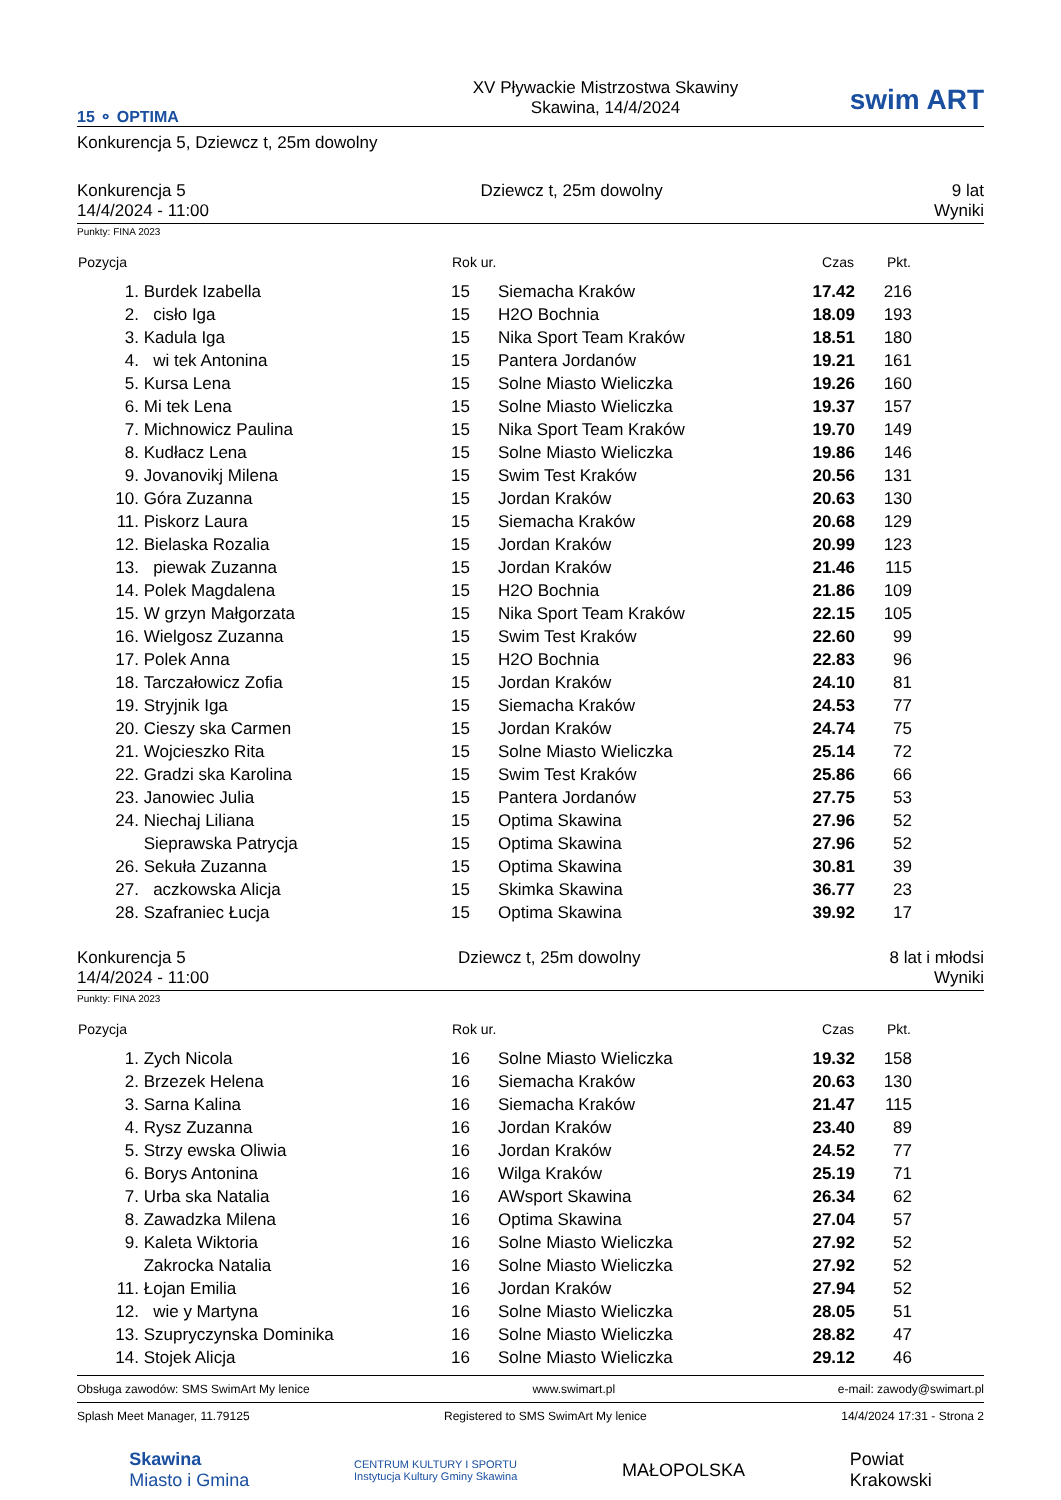15 ⚬ OPTIMA
XV Pływackie Mistrzostwa Skawiny
Skawina, 14/4/2024
swim ART
Konkurencja 5, Dziewcz t, 25m dowolny
Konkurencja 5
14/4/2024 - 11:00
Dziewcz t, 25m dowolny 9 lat
Wyniki
Punkty: FINA 2023
| Pozycja | | Rok ur. | | Czas | Pkt. | |
| --- | --- | --- | --- | --- | --- | --- |
| 1. | Burdek Izabella | 15 | Siemacha Kraków | 17.42 | 216 | |
| 2. | cisło Iga | 15 | H2O Bochnia | 18.09 | 193 | |
| 3. | Kadula Iga | 15 | Nika Sport Team Kraków | 18.51 | 180 | |
| 4. | wi tek Antonina | 15 | Pantera Jordanów | 19.21 | 161 | |
| 5. | Kursa Lena | 15 | Solne Miasto Wieliczka | 19.26 | 160 | |
| 6. | Mi tek Lena | 15 | Solne Miasto Wieliczka | 19.37 | 157 | |
| 7. | Michnowicz Paulina | 15 | Nika Sport Team Kraków | 19.70 | 149 | |
| 8. | Kudłacz Lena | 15 | Solne Miasto Wieliczka | 19.86 | 146 | |
| 9. | Jovanovikj Milena | 15 | Swim Test Kraków | 20.56 | 131 | |
| 10. | Góra Zuzanna | 15 | Jordan Kraków | 20.63 | 130 | |
| 11. | Piskorz Laura | 15 | Siemacha Kraków | 20.68 | 129 | |
| 12. | Bielaska Rozalia | 15 | Jordan Kraków | 20.99 | 123 | |
| 13. | piewak Zuzanna | 15 | Jordan Kraków | 21.46 | 115 | |
| 14. | Polek Magdalena | 15 | H2O Bochnia | 21.86 | 109 | |
| 15. | W grzyn Małgorzata | 15 | Nika Sport Team Kraków | 22.15 | 105 | |
| 16. | Wielgosz Zuzanna | 15 | Swim Test Kraków | 22.60 | 99 | |
| 17. | Polek Anna | 15 | H2O Bochnia | 22.83 | 96 | |
| 18. | Tarczałowicz Zofia | 15 | Jordan Kraków | 24.10 | 81 | |
| 19. | Stryjnik Iga | 15 | Siemacha Kraków | 24.53 | 77 | |
| 20. | Cieszy ska Carmen | 15 | Jordan Kraków | 24.74 | 75 | |
| 21. | Wojcieszko Rita | 15 | Solne Miasto Wieliczka | 25.14 | 72 | |
| 22. | Gradzi ska Karolina | 15 | Swim Test Kraków | 25.86 | 66 | |
| 23. | Janowiec Julia | 15 | Pantera Jordanów | 27.75 | 53 | |
| 24. | Niechaj Liliana | 15 | Optima Skawina | 27.96 | 52 | |
| | Sieprawska Patrycja | 15 | Optima Skawina | 27.96 | 52 | |
| 26. | Sekuła Zuzanna | 15 | Optima Skawina | 30.81 | 39 | |
| 27. | aczkowska Alicja | 15 | Skimka Skawina | 36.77 | 23 | |
| 28. | Szafraniec Łucja | 15 | Optima Skawina | 39.92 | 17 | |
Konkurencja 5
14/4/2024 - 11:00
Dziewcz t, 25m dowolny 8 lat i młodsi
Wyniki
Punkty: FINA 2023
| Pozycja | | Rok ur. | | Czas | Pkt. | |
| --- | --- | --- | --- | --- | --- | --- |
| 1. | Zych Nicola | 16 | Solne Miasto Wieliczka | 19.32 | 158 | |
| 2. | Brzezek Helena | 16 | Siemacha Kraków | 20.63 | 130 | |
| 3. | Sarna Kalina | 16 | Siemacha Kraków | 21.47 | 115 | |
| 4. | Rysz Zuzanna | 16 | Jordan Kraków | 23.40 | 89 | |
| 5. | Strzy ewska Oliwia | 16 | Jordan Kraków | 24.52 | 77 | |
| 6. | Borys Antonina | 16 | Wilga Kraków | 25.19 | 71 | |
| 7. | Urba ska Natalia | 16 | AWsport Skawina | 26.34 | 62 | |
| 8. | Zawadzka Milena | 16 | Optima Skawina | 27.04 | 57 | |
| 9. | Kaleta Wiktoria | 16 | Solne Miasto Wieliczka | 27.92 | 52 | |
| | Zakrocka Natalia | 16 | Solne Miasto Wieliczka | 27.92 | 52 | |
| 11. | Łojan Emilia | 16 | Jordan Kraków | 27.94 | 52 | |
| 12. | wie y Martyna | 16 | Solne Miasto Wieliczka | 28.05 | 51 | |
| 13. | Szupryczynska Dominika | 16 | Solne Miasto Wieliczka | 28.82 | 47 | |
| 14. | Stojek Alicja | 16 | Solne Miasto Wieliczka | 29.12 | 46 | |
Obsługa zawodów: SMS SwimArt My lenice www.swimart.pl e-mail: zawody@swimart.pl
Splash Meet Manager, 11.79125 Registered to SMS SwimArt My lenice 14/4/2024 17:31 - Strona 2
Skawina
Miasto i Gmina
CENTRUM KULTURY I SPORTU
Instytucja Kultury Gminy Skawina
MAŁOPOLSKA
Powiat
Krakowski